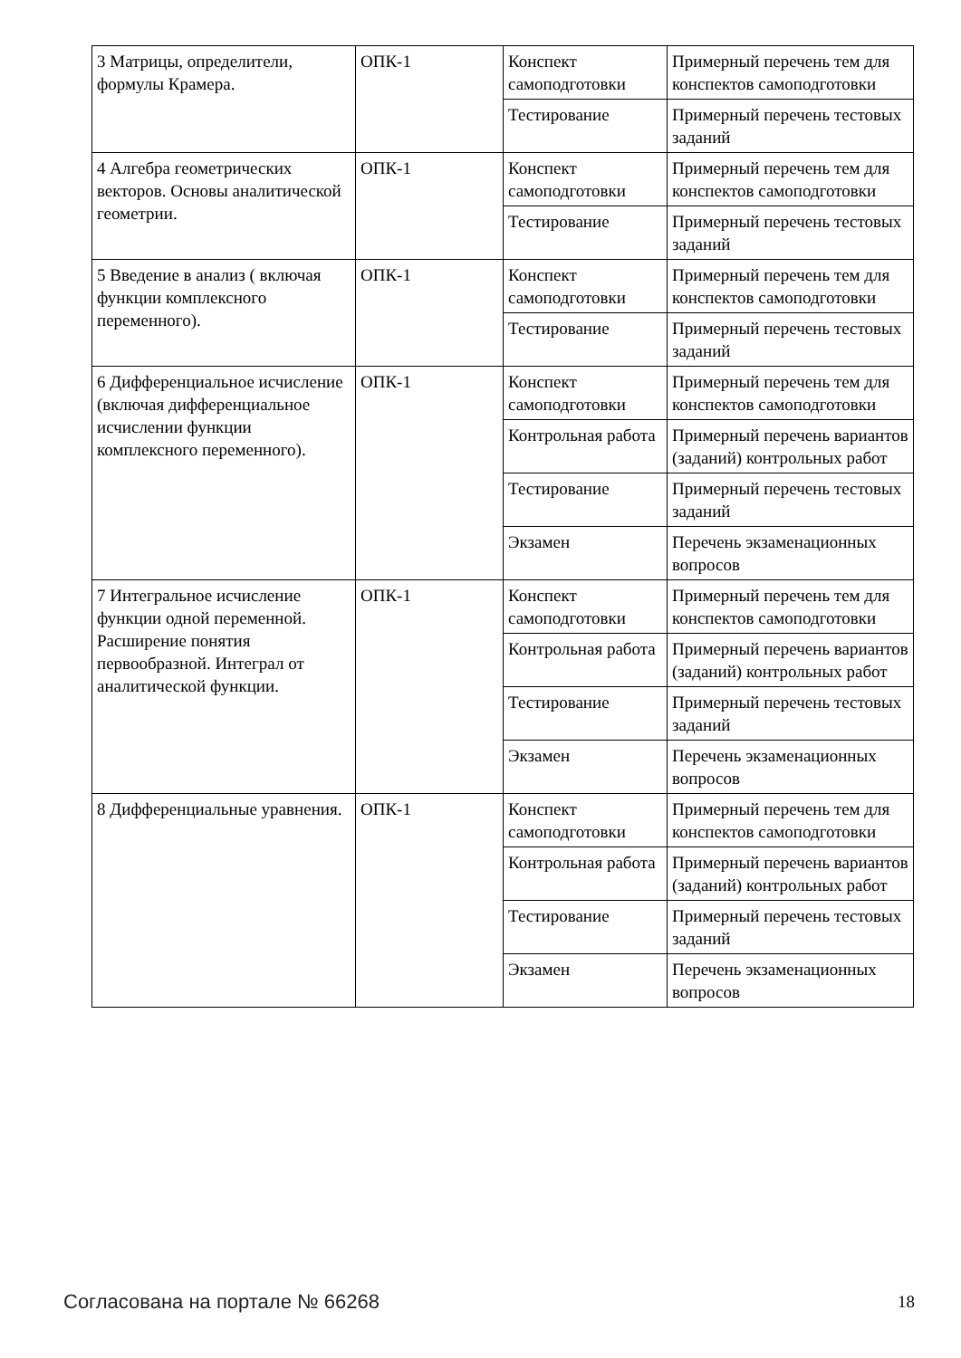| 3 Матрицы, определители, формулы Крамера. | ОПК-1 | Конспект самоподготовки | Примерный перечень тем для конспектов самоподготовки |
| | | Тестирование | Примерный перечень тестовых заданий |
| 4 Алгебра геометрических векторов. Основы аналитической геометрии. | ОПК-1 | Конспект самоподготовки | Примерный перечень тем для конспектов самоподготовки |
| | | Тестирование | Примерный перечень тестовых заданий |
| 5 Введение в анализ ( включая функции комплексного переменного). | ОПК-1 | Конспект самоподготовки | Примерный перечень тем для конспектов самоподготовки |
| | | Тестирование | Примерный перечень тестовых заданий |
| 6 Дифференциальное исчисление (включая дифференциальное исчислении функции комплексного переменного). | ОПК-1 | Конспект самоподготовки | Примерный перечень тем для конспектов самоподготовки |
| | | Контрольная работа | Примерный перечень вариантов (заданий) контрольных работ |
| | | Тестирование | Примерный перечень тестовых заданий |
| | | Экзамен | Перечень экзаменационных вопросов |
| 7 Интегральное исчисление функции одной переменной. Расширение понятия первообразной. Интеграл от аналитической функции. | ОПК-1 | Конспект самоподготовки | Примерный перечень тем для конспектов самоподготовки |
| | | Контрольная работа | Примерный перечень вариантов (заданий) контрольных работ |
| | | Тестирование | Примерный перечень тестовых заданий |
| | | Экзамен | Перечень экзаменационных вопросов |
| 8 Дифференциальные уравнения. | ОПК-1 | Конспект самоподготовки | Примерный перечень тем для конспектов самоподготовки |
| | | Контрольная работа | Примерный перечень вариантов (заданий) контрольных работ |
| | | Тестирование | Примерный перечень тестовых заданий |
| | | Экзамен | Перечень экзаменационных вопросов |
Согласована на портале № 66268 18